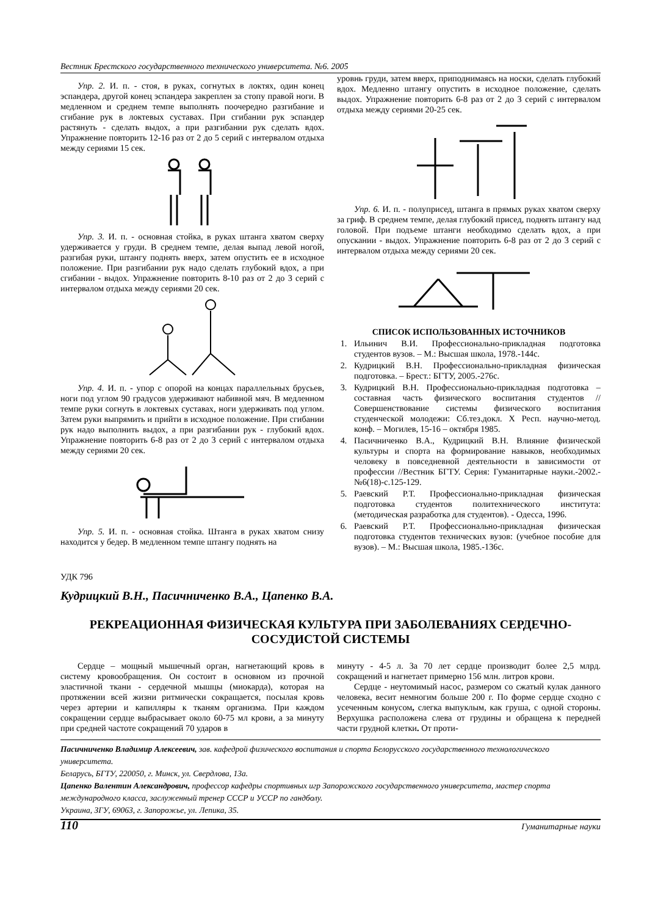Вестник Брестского государственного технического университета. №6. 2005
Упр. 2. И. п. - стоя, в руках, согнутых в локтях, один конец эспандера, другой конец эспандера закреплен за стопу правой ноги. В медленном и среднем темпе выполнять поочередно разгибание и сгибание рук в локтевых суставах. При сгибании рук эспандер растянуть - сделать выдох, а при разгибании рук сделать вдох. Упражнение повторить 12-16 раз от 2 до 5 серий с интервалом отдыха между сериями 15 сек.
Упр. 3. И. п. - основная стойка, в руках штанга хватом сверху удерживается у груди. В среднем темпе, делая выпад левой ногой, разгибая руки, штангу поднять вверх, затем опустить ее в исходное положение. При разгибании рук надо сделать глубокий вдох, а при сгибании - выдох. Упражнение повторить 8-10 раз от 2 до 3 серий с интервалом отдыха между сериями 20 сек.
Упр. 4. И. п. - упор с опорой на концах параллельных брусьев, ноги под углом 90 градусов удерживают набивной мяч. В медленном темпе руки согнуть в локтевых суставах, ноги удерживать под углом. Затем руки выпрямить и прийти в исходное положение. При сгибании рук надо выполнить выдох, а при разгибании рук - глубокий вдох. Упражнение повторить 6-8 раз от 2 до 3 серий с интервалом отдыха между сериями 20 сек.
Упр. 5. И. п. - основная стойка. Штанга в руках хватом снизу находится у бедер. В медленном темпе штангу поднять на
уровнь груди, затем вверх, приподнимаясь на носки, сделать глубокий вдох. Медленно штангу опустить в исходное положение, сделать выдох. Упражнение повторить 6-8 раз от 2 до 3 серий с интервалом отдыха между сериями 20-25 сек.
Упр. 6. И. п. - полуприсед, штанга в прямых руках хватом сверху за гриф. В среднем темпе, делая глубокий присед, поднять штангу над головой. При подъеме штанги необходимо сделать вдох, а при опускании - выдох. Упражнение повторить 6-8 раз от 2 до 3 серий с интервалом отдыха между сериями 20 сек.
СПИСОК ИСПОЛЬЗОВАННЫХ ИСТОЧНИКОВ
1. Ильинич В.И. Профессионально-прикладная подготовка студентов вузов. – М.: Высшая школа, 1978.-144с.
2. Кудрицкий В.Н. Профессионально-прикладная физическая подготовка. – Брест.: БГТУ, 2005.-276с.
3. Кудрицкий В.Н. Профессионально-прикладная подготовка – составная часть физического воспитания студентов //Совершенствование системы физического воспитания студенческой молодежи: Сб.тез.докл. X Респ. научно-метод. конф. – Могилев, 15-16 – октября 1985.
4. Пасичниченко В.А., Кудрицкий В.Н. Влияние физической культуры и спорта на формирование навыков, необходимых человеку в повседневной деятельности в зависимости от профессии //Вестник БГТУ. Серия: Гуманитарные науки.-2002.-№6(18)-с.125-129.
5. Раевский Р.Т. Профессионально-прикладная физическая подготовка студентов политехнического института: (методическая разработка для студентов). - Одесса, 1996.
6. Раевский Р.Т. Профессионально-прикладная физическая подготовка студентов технических вузов: (учебное пособие для вузов). – М.: Высшая школа, 1985.-136с.
УДК 796
Кудрицкий В.Н., Пасичниченко В.А., Цапенко В.А.
РЕКРЕАЦИОННАЯ ФИЗИЧЕСКАЯ КУЛЬТУРА ПРИ ЗАБОЛЕВАНИЯХ СЕРДЕЧНО-СОСУДИСТОЙ СИСТЕМЫ
Сердце – мощный мышечный орган, нагнетающий кровь в систему кровообращения. Он состоит в основном из прочной эластичной ткани - сердечной мышцы (миокарда), которая на протяжении всей жизни ритмически сокращается, посылая кровь через артерии и капилляры к тканям организма. При каждом сокращении сердце выбрасывает около 60-75 мл крови, а за минуту при средней частоте сокращений 70 ударов в
минуту - 4-5 л. За 70 лет сердце производит более 2,5 млрд. сокращений и нагнетает примерно 156 млн. литров крови.
Сердце - неутомимый насос, размером со сжатый кулак данного человека, весит немногим больше 200 г. По форме сердце сходно с усеченным конусом, слегка выпуклым, как груша, с одной стороны. Верхушка расположена слева от грудины и обращена к передней части грудной клетки. От проти-
Пасичниченко Владимир Алексеевич, зав. кафедрой физического воспитания и спорта Белорусского государственного технологического университета.
Беларусь, БГТУ, 220050, г. Минск, ул. Свердлова, 13а.
Цапенко Валентин Александрович, профессор кафедры спортивных игр Запорожского государственного университета, мастер спорта международного класса, заслуженный тренер СССР и УССР по гандболу.
Украина, ЗГУ, 69063, г. Запорожье, ул. Лепика, 35.
110 Гуманитарные науки